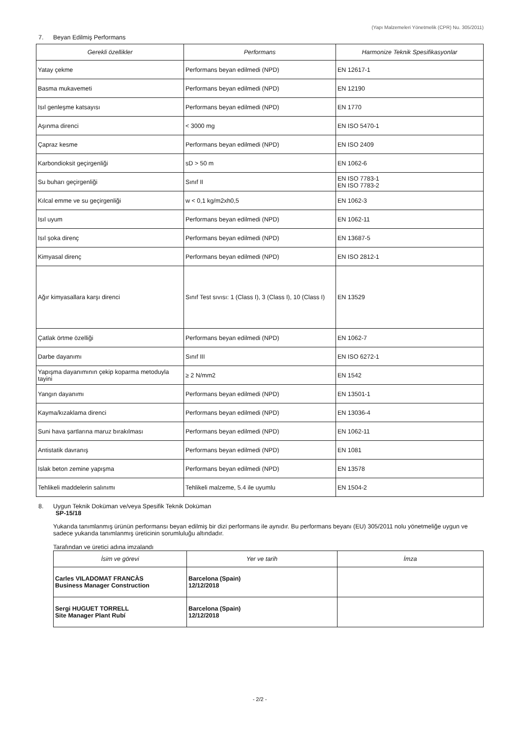(Yapı Malzemeleri Yönetmelik (CPR) Nu. 305/2011)
7. Beyan Edilmiş Performans
| Gerekli özellikler | Performans | Harmonize Teknik Spesifikasyonlar |
| --- | --- | --- |
| Yatay çekme | Performans beyan edilmedi (NPD) | EN 12617-1 |
| Basma mukavemeti | Performans beyan edilmedi (NPD) | EN 12190 |
| Isıl genleşme katsayısı | Performans beyan edilmedi (NPD) | EN 1770 |
| Aşınma direnci | < 3000 mg | EN ISO 5470-1 |
| Çapraz kesme | Performans beyan edilmedi (NPD) | EN ISO 2409 |
| Karbondioksit geçirgenliği | sD > 50 m | EN 1062-6 |
| Su buharı geçirgenliği | Sınıf II | EN ISO 7783-1 EN ISO 7783-2 |
| Kılcal emme ve su geçirgenliği | w < 0,1 kg/m2xh0,5 | EN 1062-3 |
| Isıl uyum | Performans beyan edilmedi (NPD) | EN 1062-11 |
| Isıl şoka direnç | Performans beyan edilmedi (NPD) | EN 13687-5 |
| Kimyasal direnç | Performans beyan edilmedi (NPD) | EN ISO 2812-1 |
| Ağır kimyasallara karşı direnci | Sınıf Test sıvısı: 1 (Class I), 3 (Class I), 10 (Class I) | EN 13529 |
| Çatlak örtme özelliği | Performans beyan edilmedi (NPD) | EN 1062-7 |
| Darbe dayanımı | Sınıf III | EN ISO 6272-1 |
| Yapışma dayanımının çekip koparma metoduyla tayini | ≥ 2 N/mm2 | EN 1542 |
| Yangın dayanımı | Performans beyan edilmedi (NPD) | EN 13501-1 |
| Kayma/kızaklama direnci | Performans beyan edilmedi (NPD) | EN 13036-4 |
| Suni hava şartlarına maruz bırakılması | Performans beyan edilmedi (NPD) | EN 1062-11 |
| Antistatik davranış | Performans beyan edilmedi (NPD) | EN 1081 |
| Islak beton zemine yapışma | Performans beyan edilmedi (NPD) | EN 13578 |
| Tehlikeli maddelerin salınımı | Tehlikeli malzeme, 5.4 ile uyumlu | EN 1504-2 |
8. Uygun Teknik Doküman ve/veya Spesifik Teknik Doküman
SP-15/18
Yukarıda tanımlanmış ürünün performansı beyan edilmiş bir dizi performans ile aynıdır. Bu performans beyanı (EU) 305/2011 nolu yönetmeliğe uygun ve sadece yukarıda tanımlanmış üreticinin sorumluluğu altındadır.
Tarafından ve üretici adına imzalandı
| İsim ve görevi | Yer ve tarih | İmza |
| --- | --- | --- |
| Carles VILADOMAT FRANCÀS Business Manager Construction | Barcelona (Spain) 12/12/2018 | |
| Sergi HUGUET TORRELL Site Manager Plant Rubí | Barcelona (Spain) 12/12/2018 | |
- 2/2 -